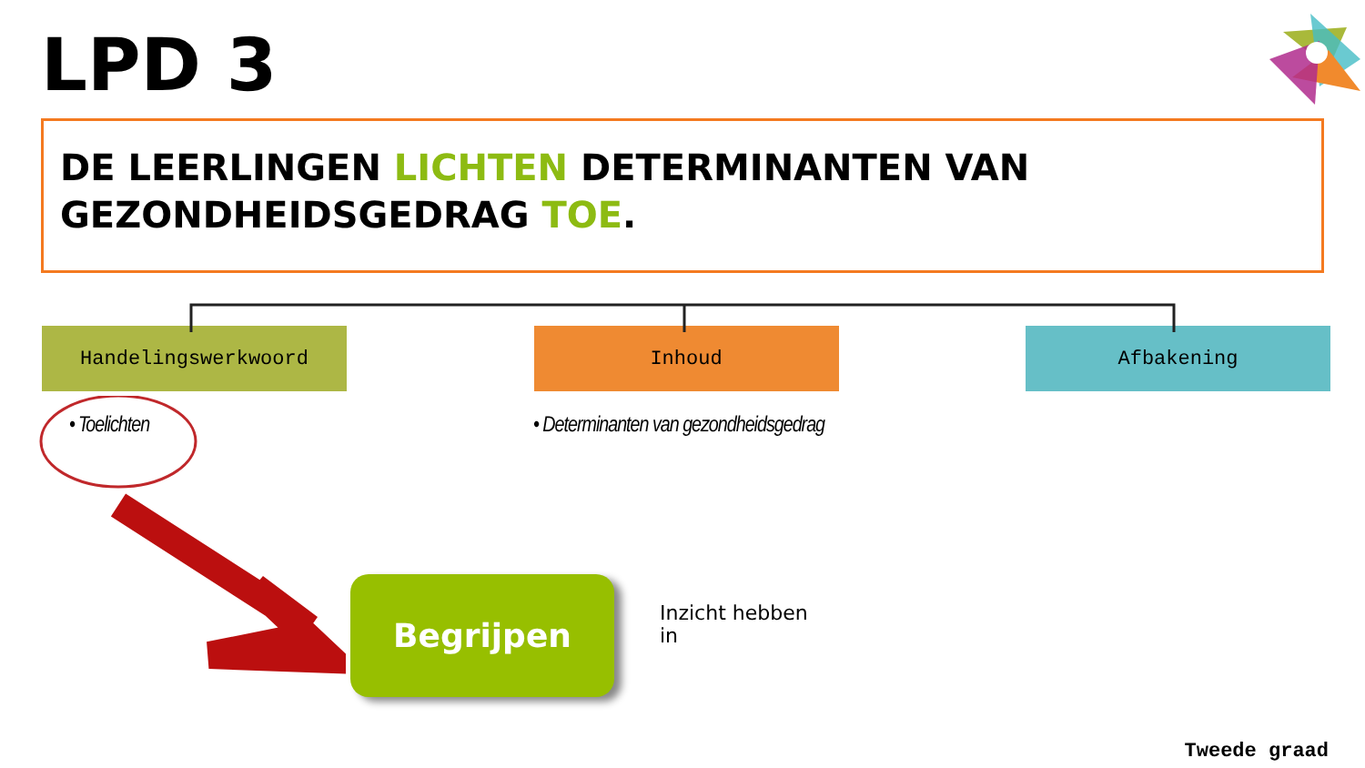LPD 3
DE LEERLINGEN LICHTEN DETERMINANTEN VAN
GEZONDHEIDSGEDRAG TOE.
Handelingswerkwoord Inhoud Afbakening
• Toelichten • Determinanten van gezondheidsgedrag
Begrijpen
Inzicht hebben
in
Tweede graad